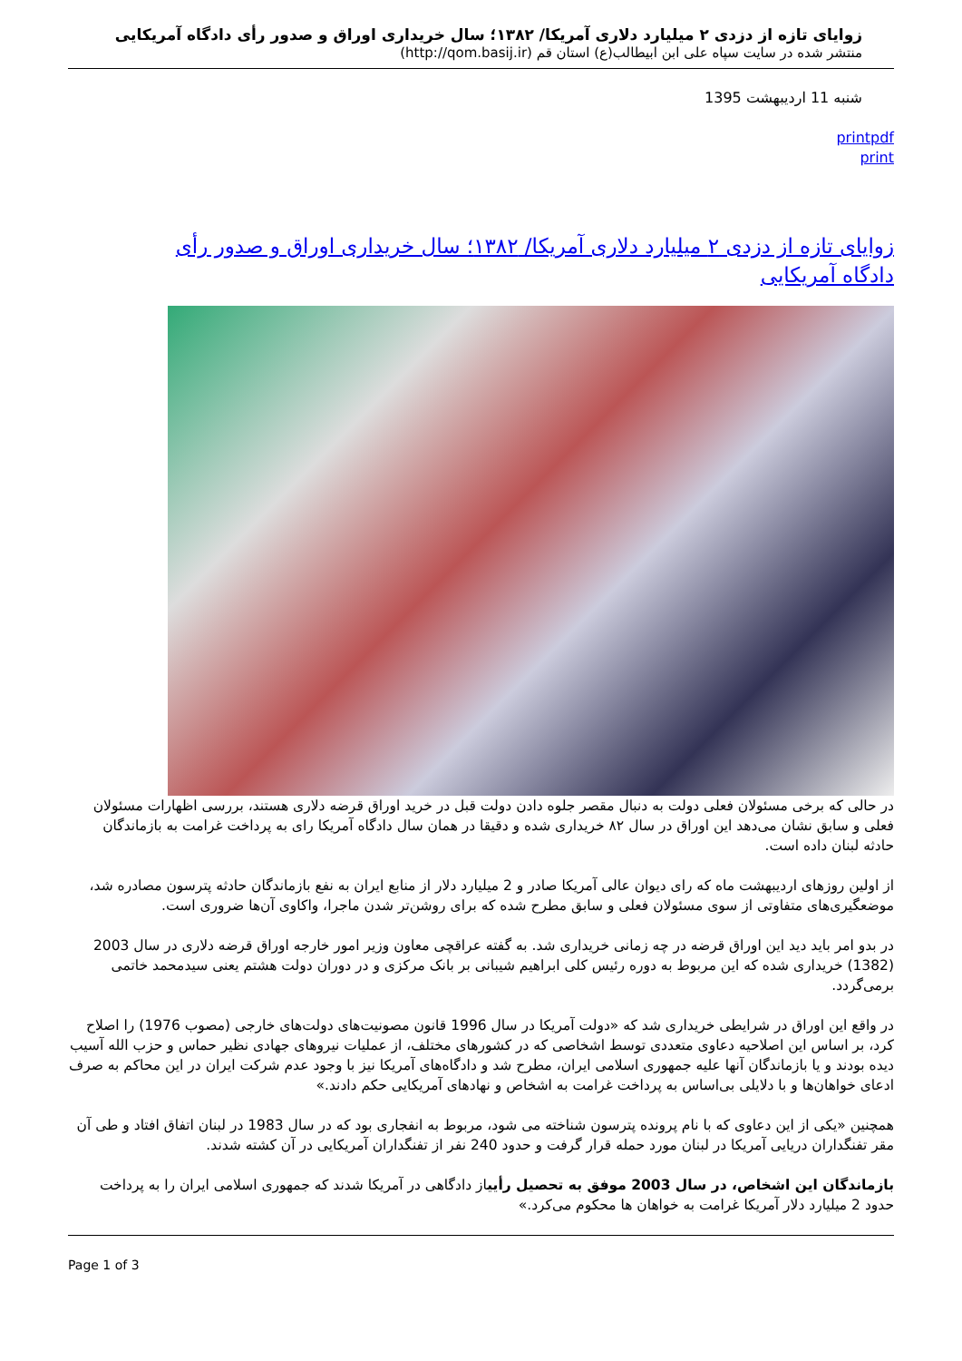زوایای تازه از دزدی ۲ میلیارد دلاری آمریکا/ ۱۳۸۲؛ سال خریداری اوراق و صدور رأی دادگاه آمریکایی
منتشر شده در سایت سپاه علی ابن ابیطالب(ع) استان قم (http://qom.basij.ir)
شنبه 11 اردیبهشت 1395
printpdf
print
زوایای تازه از دزدی ۲ میلیارد دلاری آمریکا/ ۱۳۸۲؛ سال خریداری اوراق و صدور رأی دادگاه آمریکایی
در حالی که برخی مسئولان فعلی دولت به دنبال مقصر جلوه دادن دولت قبل در خرید اوراق قرضه دلاری هستند، بررسی اظهارات مسئولان فعلی و سابق نشان می‌دهد این اوراق در سال ۸۲ خریداری شده و دقیقا در همان سال دادگاه آمریکا رای به پرداخت غرامت به بازماندگان حادثه لبنان داده است.
از اولین روزهای اردیبهشت ماه که رای دیوان عالی آمریکا صادر و 2 میلیارد دلار از منابع ایران به نفع بازماندگان حادثه پترسون مصادره شد، موضعگیری‌های متفاوتی از سوی مسئولان فعلی و سابق مطرح شده که برای روشن‌تر شدن ماجرا، واکاوی آن‌ها ضروری است.
در بدو امر باید دید این اوراق قرضه در چه زمانی خریداری شد. به گفته عراقچی معاون وزیر امور خارجه اوراق قرضه دلاری در سال 2003 (1382) خریداری شده که این مربوط به دوره رئیس کلی ابراهیم شیبانی بر بانک مرکزی و در دوران دولت هشتم یعنی سیدمحمد خاتمی برمی‌گردد.
در واقع این اوراق در شرایطی خریداری شد که «دولت آمریکا در سال 1996 قانون مصونیت‌های دولت‌های خارجی (مصوب 1976) را اصلاح کرد، بر اساس این اصلاحیه دعاوی متعددی توسط اشخاصی که در کشورهای مختلف، از عملیات نیروهای جهادی نظیر حماس و حزب الله آسیب دیده بودند و یا بازماندگان آنها علیه جمهوری اسلامی ایران، مطرح شد و دادگاه‌های آمریکا نیز با وجود عدم شرکت ایران در این محاکم به صرف ادعای خواهان‌ها و با دلایلی بی‌اساس به پرداخت غرامت به اشخاص و نهادهای آمریکایی حکم دادند.»
همچنین «یکی از این دعاوی که با نام پرونده پترسون شناخته می شود، مربوط به انفجاری بود که در سال 1983 در لبنان اتفاق افتاد و طی آن مقر تفنگداران دریایی آمریکا در لبنان مورد حمله قرار گرفت و حدود 240 نفر از تفنگداران آمریکایی در آن کشته شدند.
بازماندگان این اشخاص، در سال 2003 موفق به تحصیل رأییاز دادگاهی در آمریکا شدند که جمهوری اسلامی ایران را به پرداخت حدود 2 میلیارد دلار آمریکا غرامت به خواهان ها محکوم می‌کرد.»
Page 1 of 3